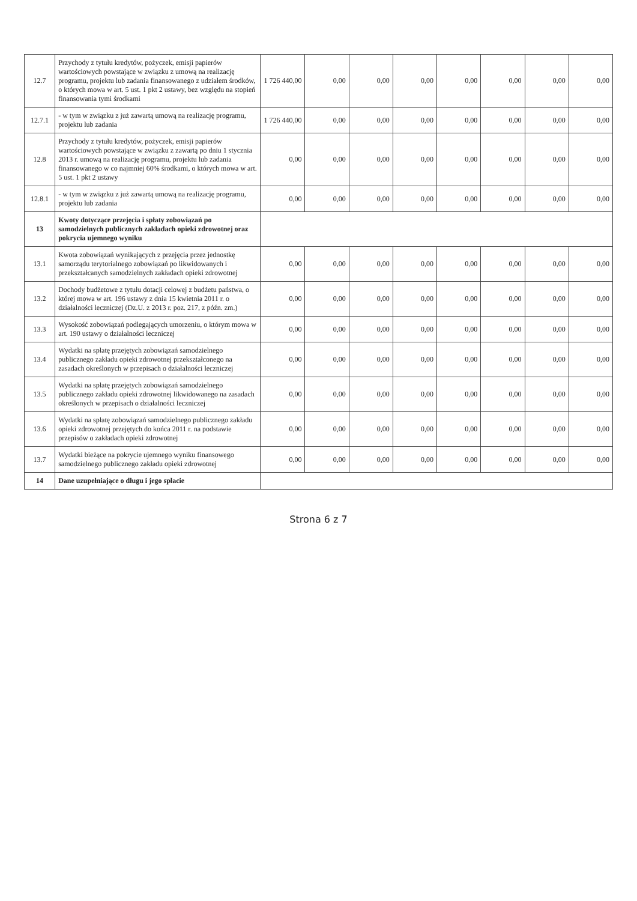| 12.7 | Przychody z tytułu kredytów, pożyczek, emisji papierów wartościowych powstające w związku z umową na realizację programu, projektu lub zadania finansowanego z udziałem środków, o których mowa w art. 5 ust. 1 pkt 2 ustawy, bez względu na stopień finansowania tymi środkami | 1 726 440,00 | 0,00 | 0,00 | 0,00 | 0,00 | 0,00 | 0,00 | 0,00 |
| 12.7.1 | - w tym w związku z już zawartą umową na realizację programu, projektu lub zadania | 1 726 440,00 | 0,00 | 0,00 | 0,00 | 0,00 | 0,00 | 0,00 | 0,00 |
| 12.8 | Przychody z tytułu kredytów, pożyczek, emisji papierów wartościowych powstające w związku z zawartą po dniu 1 stycznia 2013 r. umową na realizację programu, projektu lub zadania finansowanego w co najmniej 60% środkami, o których mowa w art. 5 ust. 1 pkt 2 ustawy | 0,00 | 0,00 | 0,00 | 0,00 | 0,00 | 0,00 | 0,00 | 0,00 |
| 12.8.1 | - w tym w związku z już zawartą umową na realizację programu, projektu lub zadania | 0,00 | 0,00 | 0,00 | 0,00 | 0,00 | 0,00 | 0,00 | 0,00 |
| 13 | Kwoty dotyczące przejęcia i spłaty zobowiązań po samodzielnych publicznych zakładach opieki zdrowotnej oraz pokrycia ujemnego wyniku | | | | | | | | |
| 13.1 | Kwota zobowiązań wynikających z przejęcia przez jednostkę samorządu terytorialnego zobowiązań po likwidowanych i przekształcanych samodzielnych zakładach opieki zdrowotnej | 0,00 | 0,00 | 0,00 | 0,00 | 0,00 | 0,00 | 0,00 | 0,00 |
| 13.2 | Dochody budżetowe z tytułu dotacji celowej z budżetu państwa, o której mowa w art. 196 ustawy z dnia 15 kwietnia 2011 r. o działalności leczniczej (Dz.U. z 2013 r. poz. 217, z późn. zm.) | 0,00 | 0,00 | 0,00 | 0,00 | 0,00 | 0,00 | 0,00 | 0,00 |
| 13.3 | Wysokość zobowiązań podlegających umorzeniu, o którym mowa w art. 190 ustawy o działalności leczniczej | 0,00 | 0,00 | 0,00 | 0,00 | 0,00 | 0,00 | 0,00 | 0,00 |
| 13.4 | Wydatki na spłatę przejętych zobowiązań samodzielnego publicznego zakładu opieki zdrowotnej przekształconego na zasadach określonych w przepisach o działalności leczniczej | 0,00 | 0,00 | 0,00 | 0,00 | 0,00 | 0,00 | 0,00 | 0,00 |
| 13.5 | Wydatki na spłatę przejętych zobowiązań samodzielnego publicznego zakładu opieki zdrowotnej likwidowanego na zasadach określonych w przepisach o działalności leczniczej | 0,00 | 0,00 | 0,00 | 0,00 | 0,00 | 0,00 | 0,00 | 0,00 |
| 13.6 | Wydatki na spłatę zobowiązań samodzielnego publicznego zakładu opieki zdrowotnej przejętych do końca 2011 r. na podstawie przepisów o zakładach opieki zdrowotnej | 0,00 | 0,00 | 0,00 | 0,00 | 0,00 | 0,00 | 0,00 | 0,00 |
| 13.7 | Wydatki bieżące na pokrycie ujemnego wyniku finansowego samodzielnego publicznego zakładu opieki zdrowotnej | 0,00 | 0,00 | 0,00 | 0,00 | 0,00 | 0,00 | 0,00 | 0,00 |
| 14 | Dane uzupełniające o długu i jego spłacie | | | | | | | | |
Strona 6 z 7